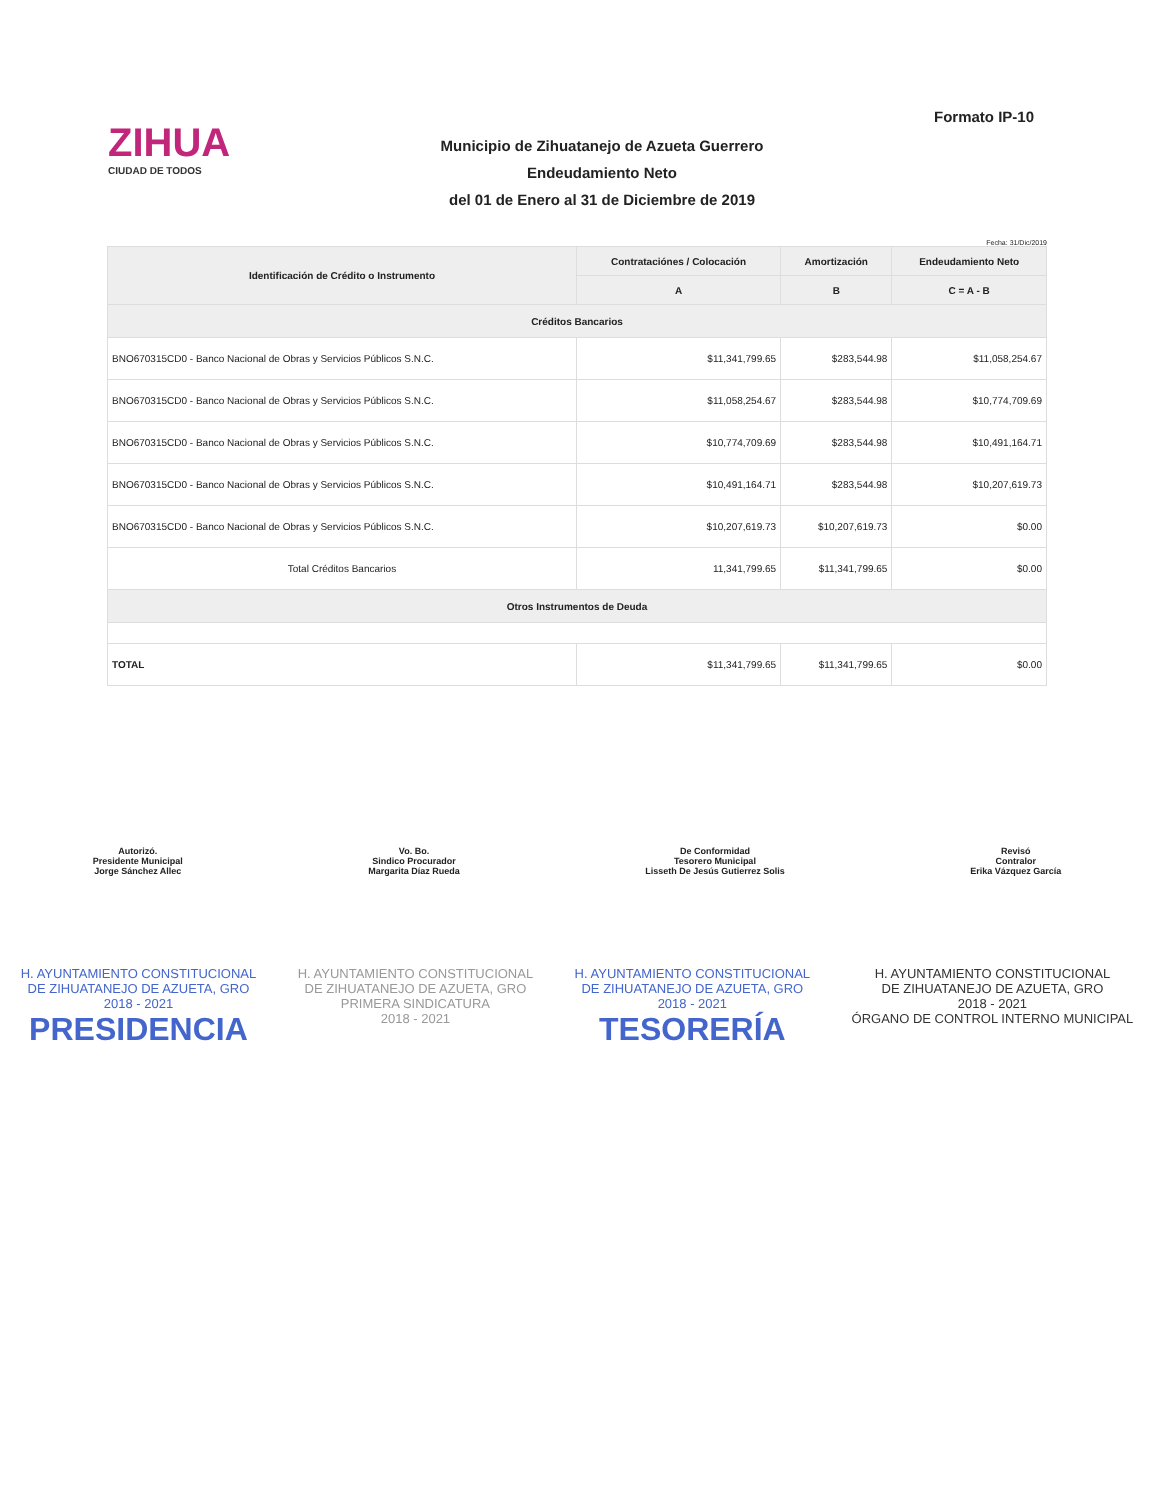Formato IP-10
ZIHUA
CIUDAD DE TODOS
Municipio de Zihuatanejo de Azueta Guerrero
Endeudamiento Neto
del 01 de Enero al 31 de Diciembre de 2019
Fecha: 31/Dic/2019
| Identificación de Crédito o Instrumento | Contrataciónes / Colocación | Amortización | Endeudamiento Neto |
| --- | --- | --- | --- |
| | A | B | C = A - B |
| Créditos Bancarios | | | |
| BNO670315CD0 - Banco Nacional de Obras y Servicios Públicos S.N.C. | $11,341,799.65 | $283,544.98 | $11,058,254.67 |
| BNO670315CD0 - Banco Nacional de Obras y Servicios Públicos S.N.C. | $11,058,254.67 | $283,544.98 | $10,774,709.69 |
| BNO670315CD0 - Banco Nacional de Obras y Servicios Públicos S.N.C. | $10,774,709.69 | $283,544.98 | $10,491,164.71 |
| BNO670315CD0 - Banco Nacional de Obras y Servicios Públicos S.N.C. | $10,491,164.71 | $283,544.98 | $10,207,619.73 |
| BNO670315CD0 - Banco Nacional de Obras y Servicios Públicos S.N.C. | $10,207,619.73 | $10,207,619.73 | $0.00 |
| Total Créditos Bancarios | 11,341,799.65 | $11,341,799.65 | $0.00 |
| Otros Instrumentos de Deuda | | | |
| TOTAL | $11,341,799.65 | $11,341,799.65 | $0.00 |
Autorizó.
Presidente Municipal
Jorge Sánchez Allec
Vo. Bo.
Sindico Procurador
Margarita Díaz Rueda
De Conformidad
Tesorero Municipal
Lisseth De Jesús Gutierrez Solis
Revisó
Contralor
Erika Vázquez García
H. AYUNTAMIENTO CONSTITUCIONAL
DE ZIHUATANEJO DE AZUETA, GRO
2018 - 2021
PRESIDENCIA
H. AYUNTAMIENTO CONSTITUCIONAL
DE ZIHUATANEJO DE AZUETA, GRO
PRIMERA SINDICATURA
2018 - 2021
H. AYUNTAMIENTO CONSTITUCIONAL
DE ZIHUATANEJO DE AZUETA, GRO
2018 - 2021
TESORERÍA
H. AYUNTAMIENTO CONSTITUCIONAL
DE ZIHUATANEJO DE AZUETA, GRO
2018 - 2021
ÓRGANO DE CONTROL INTERNO MUNICIPAL